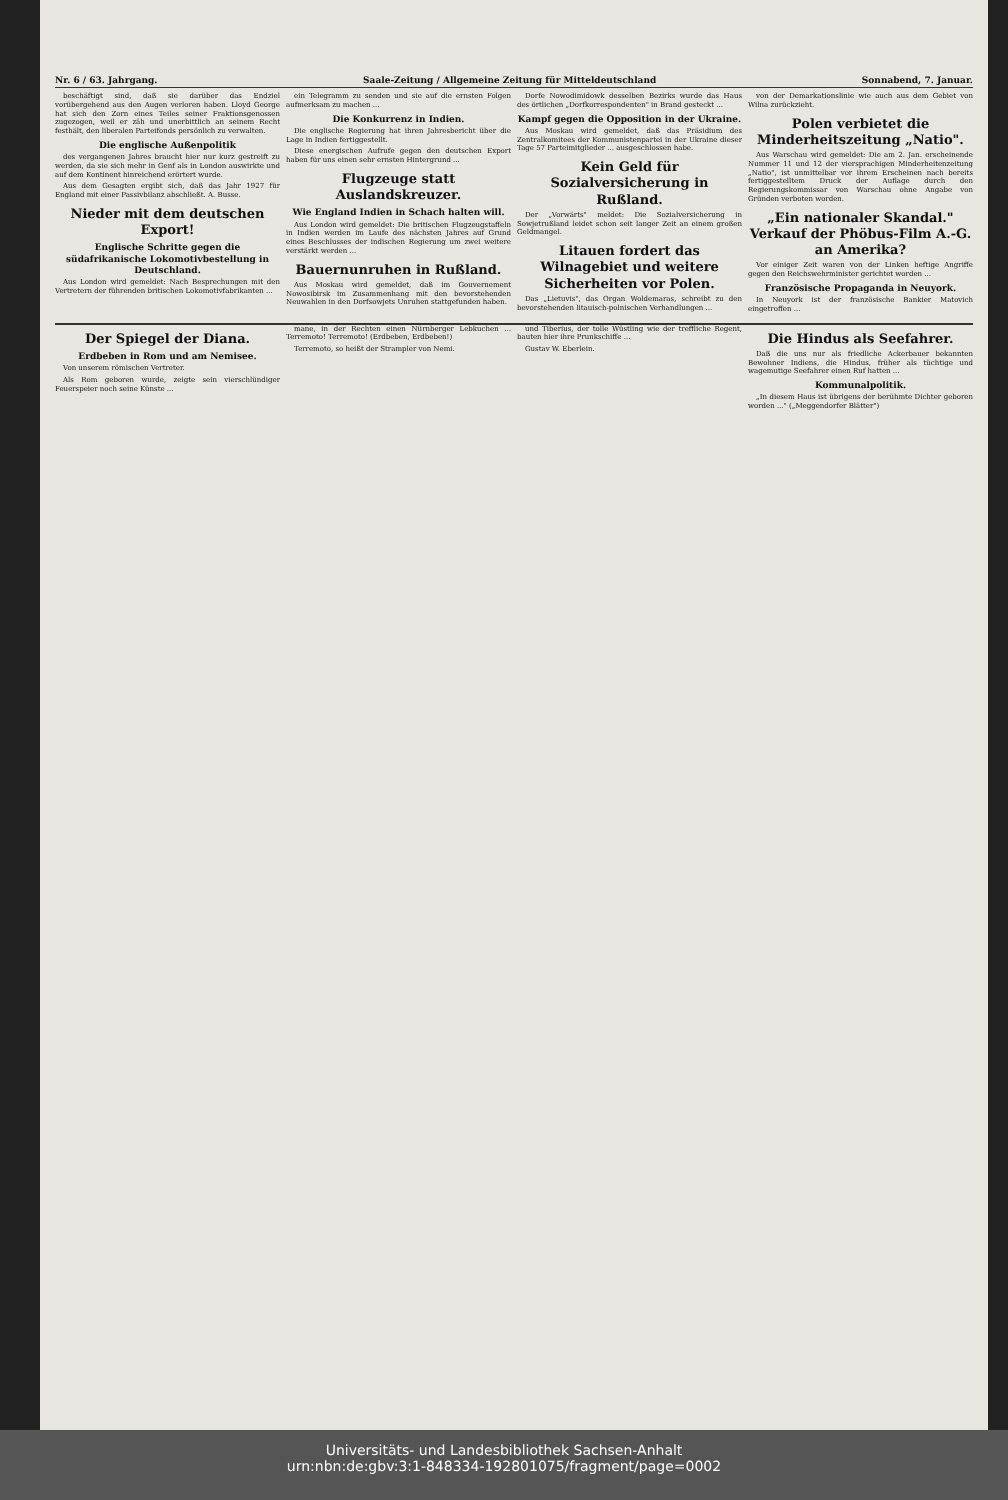Nr. 6 / 63. Jahrgang. Saale-Zeitung / Allgemeine Zeitung für Mitteldeutschland Sonnabend, 7. Januar.
beschäftigt sind, daß sie darüber das Endziel vorübergehend aus den Augen verloren haben. Lloyd George hat sich den Zorn eines Teiles seiner Fraktionsgenossen zugezogen, weil er zäh und unerbittlich an seinem Recht festhält, den liberalen Parteifonds persönlich zu verwalten.
Die englische Außenpolitik
des vergangenen Jahres braucht hier nur kurz gestreift zu werden, da sie sich mehr in Genf als in London auswirkte und auf dem Kontinent hinreichend erörtert wurde.
Aus dem Gesagten ergibt sich, daß das Jahr 1927 für England mit einer Passivbilanz abschließt. A. Busse.
Nieder mit dem deutschen Export!
Englische Schritte gegen die südafrikanische Lokomotivbestellung in Deutschland.
Aus London wird gemeldet: Nach Besprechungen mit den Vertretern der führenden britischen Lokomotivfabrikanten ...
ein Telegramm zu senden und sie auf die ernsten Folgen aufmerksam zu machen ...
Die Konkurrenz in Indien.
Die englische Regierung hat ihren Jahresbericht über die Lage in Indien fertiggestellt.
Diese energischen Aufrufe gegen den deutschen Export haben für uns einen sehr ernsten Hintergrund ...
Flugzeuge statt Auslandskreuzer.
Wie England Indien in Schach halten will.
Aus London wird gemeldet: Die britischen Flugzeugstaffeln in Indien werden im Laufe des nächsten Jahres auf Grund eines Beschlusses der indischen Regierung um zwei weitere verstärkt werden ...
Bauernunruhen in Rußland.
Aus Moskau wird gemeldet, daß im Gouvernement Nowosibirsk im Zusammenhang mit den bevorstehenden Neuwahlen in den Dorfsowjets Unruhen stattgefunden haben.
Dorfe Nowodimidowk desselben Bezirks wurde das Haus des örtlichen „Dorfkorrespondenten" in Brand gesteckt ...
Kampf gegen die Opposition in der Ukraine.
Aus Moskau wird gemeldet, daß das Präsidium des Zentralkomitees der Kommunistenpartei in der Ukraine dieser Tage 57 Parteimitglieder ... ausgeschlossen habe.
Kein Geld für Sozialversicherung in Rußland.
Der „Vorwärts" meldet: Die Sozialversicherung in Sowjetrußland leidet schon seit langer Zeit an einem großen Geldmangel.
Litauen fordert das Wilnagebiet und weitere Sicherheiten vor Polen.
Das „Lietuvis", das Organ Woldemaras, schreibt zu den bevorstehenden litauisch-polnischen Verhandlungen ...
von der Demarkationslinie wie auch aus dem Gebiet von Wilna zurückzieht.
Polen verbietet die Minderheitszeitung „Natio".
Aus Warschau wird gemeldet: Die am 2. Jan. erscheinende Nummer 11 und 12 der viersprachigen Minderheitenzeitung „Natio", ist unmittelbar vor ihrem Erscheinen nach bereits fertiggestelltem Druck der Auflage durch den Regierungskommissar von Warschau ohne Angabe von Gründen verboten worden.
„Ein nationaler Skandal." Verkauf der Phöbus-Film A.-G. an Amerika?
Vor einiger Zeit waren von der Linken heftige Angriffe gegen den Reichswehrminister gerichtet worden ...
Französische Propaganda in Neuyork.
In Neuyork ist der französische Bankier Matovich eingetroffen ...
Der Spiegel der Diana.
Erdbeben in Rom und am Nemisee.
Von unserem römischen Vertreter.
Als Rom geboren wurde, zeigte sein vierschlündiger Feuerspeier noch seine Künste ...
mane, in der Rechten einen Nürnberger Lebkuchen ... Terremoto! Terremoto! (Erdbeben, Erdbeben!)
Terremoto, so heißt der Strampler von Nemi.
und Tiberius, der tolle Wüstling wie der treffliche Regent, bauten hier ihre Prunkschiffe ...
Gustav W. Eberlein.
Die Hindus als Seefahrer.
Daß die uns nur als friedliche Ackerbauer bekannten Bewohner Indiens, die Hindus, früher als tüchtige und wagemutige Seefahrer einen Ruf hatten ...
Kommunalpolitik.
„In diesem Haus ist übrigens der berühmte Dichter geboren worden ..." („Meggendorfer Blätter")
Universitäts- und Landesbibliothek Sachsen-Anhalt
urn:nbn:de:gbv:3:1-848334-192801075/fragment/page=0002